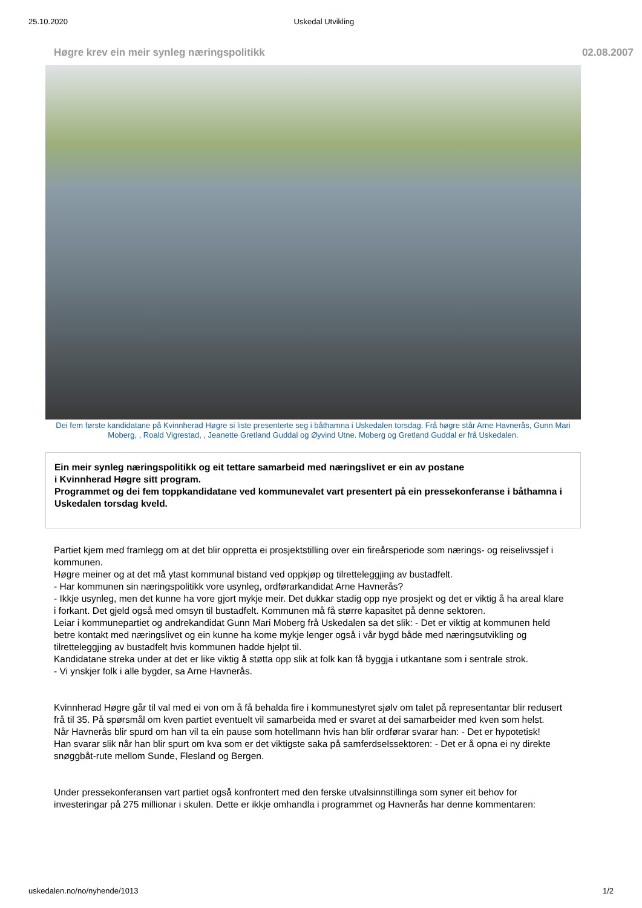25.10.2020 Uskedal Utvikling
Høgre krev ein meir synleg næringspolitikk 02.08.2007
Dei fem første kandidatane på Kvinnherad Høgre si liste presenterte seg i båthamna i Uskedalen torsdag. Frå høgre står Arne Havnerås, Gunn Mari Moberg, , Roald Vigrestad, , Jeanette Gretland Guddal og Øyvind Utne. Moberg og Gretland Guddal er frå Uskedalen.
Ein meir synleg næringspolitikk og eit tettare samarbeid med næringslivet er ein av postane
i Kvinnherad Høgre sitt program.
Programmet og dei fem toppkandidatane ved kommunevalet vart presentert på ein pressekonferanse i båthamna i Uskedalen torsdag kveld.
Partiet kjem med framlegg om at det blir oppretta ei prosjektstilling over ein fireårsperiode som nærings- og reiselivssjef i kommunen.
Høgre meiner og at det må ytast kommunal bistand ved oppkjøp og tilretteleggjing av bustadfelt.
- Har kommunen sin næringspolitikk vore usynleg, ordførarkandidat Arne Havnerås?
- Ikkje usynleg, men det kunne ha vore gjort mykje meir. Det dukkar stadig opp nye prosjekt og det er viktig å ha areal klare i forkant. Det gjeld også med omsyn til bustadfelt. Kommunen må få større kapasitet på denne sektoren.
Leiar i kommunepartiet og andrekandidat Gunn Mari Moberg frå Uskedalen sa det slik: - Det er viktig at kommunen held betre kontakt med næringslivet og ein kunne ha kome mykje lenger også i vår bygd både med næringsutvikling og tilretteleggjing av bustadfelt hvis kommunen hadde hjelpt til.
Kandidatane streka under at det er like viktig å støtta opp slik at folk kan få byggja i utkantane som i sentrale strok.
- Vi ynskjer folk i alle bygder, sa Arne Havnerås.
Kvinnherad Høgre går til val med ei von om å få behalda fire i kommunestyret sjølv om talet på representantar blir redusert frå til 35. På spørsmål om kven partiet eventuelt vil samarbeida med er svaret at dei samarbeider med kven som helst.
Når Havnerås blir spurd om han vil ta ein pause som hotellmann hvis han blir ordførar svarar han: - Det er hypotetisk!
Han svarar slik når han blir spurt om kva som er det viktigste saka på samferdselssektoren: - Det er å opna ei ny direkte snøggbåt-rute mellom Sunde, Flesland og Bergen.
Under pressekonferansen vart partiet også konfrontert med den ferske utvalsinnstillinga som syner eit behov for investeringar på 275 millionar i skulen. Dette er ikkje omhandla i programmet og Havnerås har denne kommentaren:
uskedalen.no/no/nyhende/1013 1/2